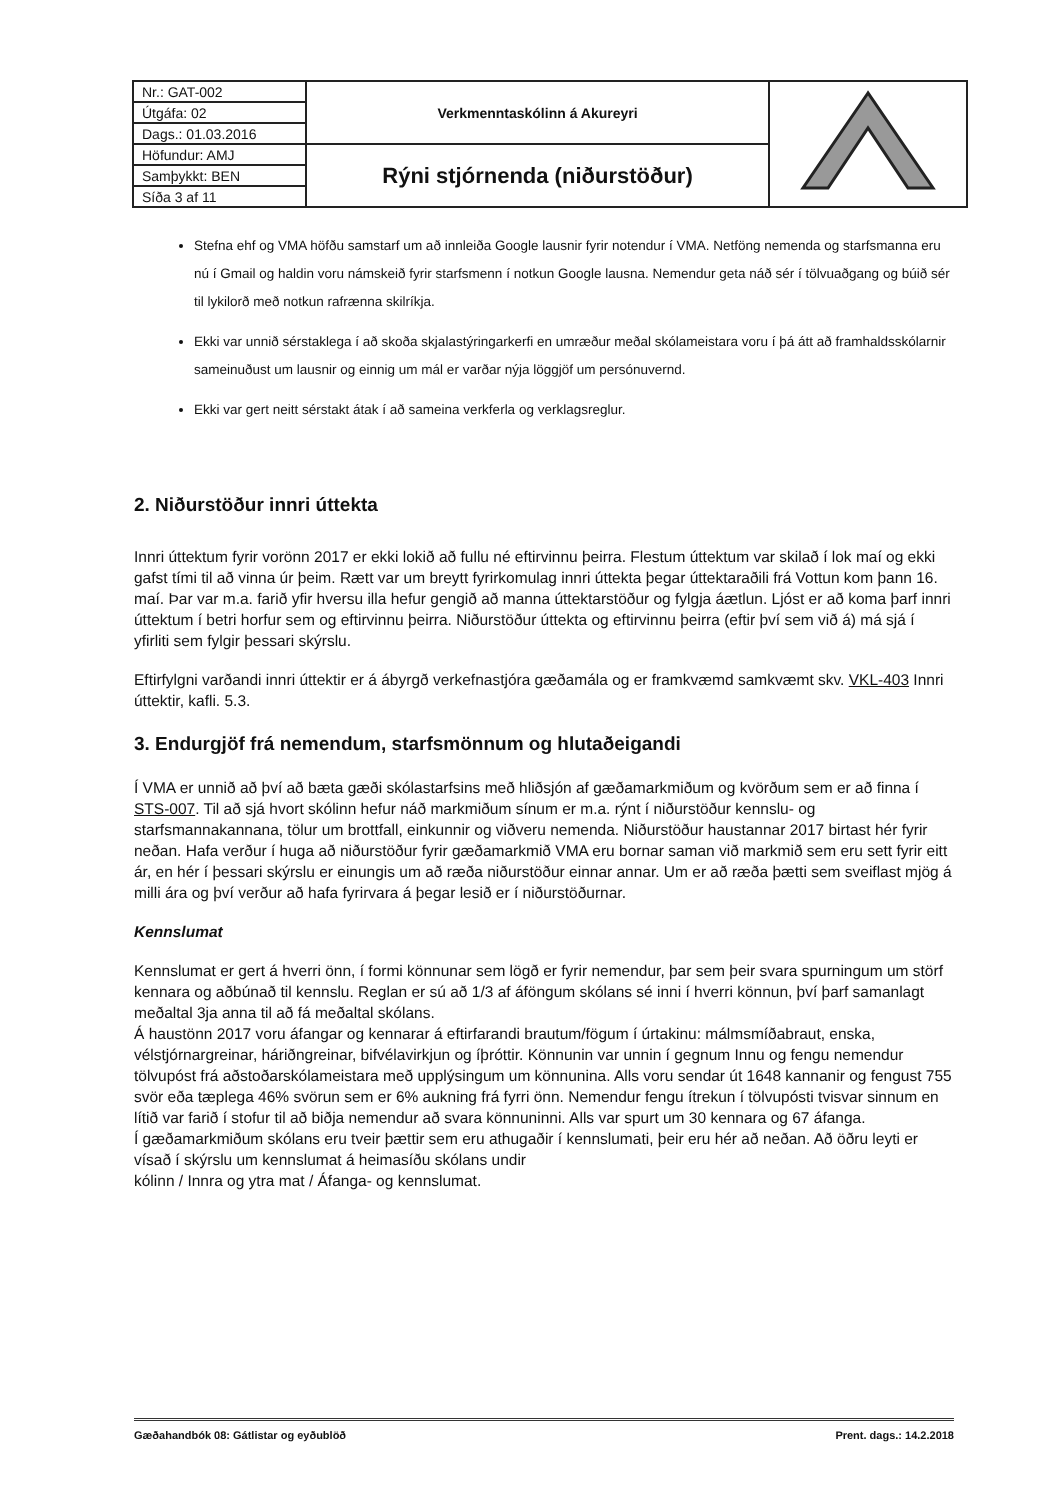| Nr.: GAT-002 | Verkmenntaskólinn á Akureyri | |
| Útgáfa: 02 | | |
| Dags.: 01.03.2016 | | |
| Höfundur: AMJ | Rýni stjórnenda (niðurstöður) | |
| Samþykkt: BEN | | |
| Síða 3 af 11 | | |
Stefna ehf og VMA höfðu samstarf um að innleiða Google lausnir fyrir notendur í VMA. Netföng nemenda og starfsmanna eru nú í Gmail og haldin voru námskeið fyrir starfsmenn í notkun Google lausna. Nemendur geta náð sér í tölvuaðgang og búið sér til lykilorð með notkun rafrænna skilríkja.
Ekki var unnið sérstaklega í að skoða skjalastýringarkerfi en umræður meðal skólameistara voru í þá átt að framhaldsskólarnir sameinuðust um lausnir og einnig um mál er varðar nýja löggjöf um persónuvernd.
Ekki var gert neitt sérstakt átak í að sameina verkferla og verklagsreglur.
2. Niðurstöður innri úttekta
Innri úttektum fyrir vorönn 2017 er ekki lokið að fullu né eftirvinnu þeirra. Flestum úttektum var skilað í lok maí og ekki gafst tími til að vinna úr þeim. Rætt var um breytt fyrirkomulag innri úttekta þegar úttektaraðili frá Vottun kom þann 16. maí. Þar var m.a. farið yfir hversu illa hefur gengið að manna úttektarstöður og fylgja áætlun. Ljóst er að koma þarf innri úttektum í betri horfur sem og eftirvinnu þeirra. Niðurstöður úttekta og eftirvinnu þeirra (eftir því sem við á) má sjá í yfirliti sem fylgir þessari skýrslu.
Eftirfylgni varðandi innri úttektir er á ábyrgð verkefnastjóra gæðamála og er framkvæmd samkvæmt skv. VKL-403 Innri úttektir, kafli. 5.3.
3. Endurgjöf frá nemendum, starfsmönnum og hlutaðeigandi
Í VMA er unnið að því að bæta gæði skólastarfsins með hliðsjón af gæðamarkmiðum og kvörðum sem er að finna í STS-007. Til að sjá hvort skólinn hefur náð markmiðum sínum er m.a. rýnt í niðurstöður kennslu- og starfsmannakannana, tölur um brottfall, einkunnir og viðveru nemenda. Niðurstöður haustannar 2017 birtast hér fyrir neðan. Hafa verður í huga að niðurstöður fyrir gæðamarkmið VMA eru bornar saman við markmið sem eru sett fyrir eitt ár, en hér í þessari skýrslu er einungis um að ræða niðurstöður einnar annar. Um er að ræða þætti sem sveiflast mjög á milli ára og því verður að hafa fyrirvara á þegar lesið er í niðurstöðurnar.
Kennslumat
Kennslumat er gert á hverri önn, í formi könnunar sem lögð er fyrir nemendur, þar sem þeir svara spurningum um störf kennara og aðbúnað til kennslu. Reglan er sú að 1/3 af áföngum skólans sé inni í hverri könnun, því þarf samanlagt meðaltal 3ja anna til að fá meðaltal skólans.
Á haustönn 2017 voru áfangar og kennarar á eftirfarandi brautum/fögum í úrtakinu: málmsmíðabraut, enska, vélstjórnargreinar, háriðngreinar, bifvélavirkjun og íþróttir. Könnunin var unnin í gegnum Innu og fengu nemendur tölvupóst frá aðstoðarskólameistara með upplýsingum um könnunina. Alls voru sendar út 1648 kannanir og fengust 755 svör eða tæplega 46% svörun sem er 6% aukning frá fyrri önn. Nemendur fengu ítrekun í tölvupósti tvisvar sinnum en lítið var farið í stofur til að biðja nemendur að svara könnuninni. Alls var spurt um 30 kennara og 67 áfanga.
Í gæðamarkmiðum skólans eru tveir þættir sem eru athugaðir í kennslumati, þeir eru hér að neðan. Að öðru leyti er vísað í skýrslu um kennslumat á heimasíðu skólans undir
kólinn / Innra og ytra mat / Áfanga- og kennslumat.
Gæðahandbók 08: Gátlistar og eyðublöð Prent. dags.: 14.2.2018